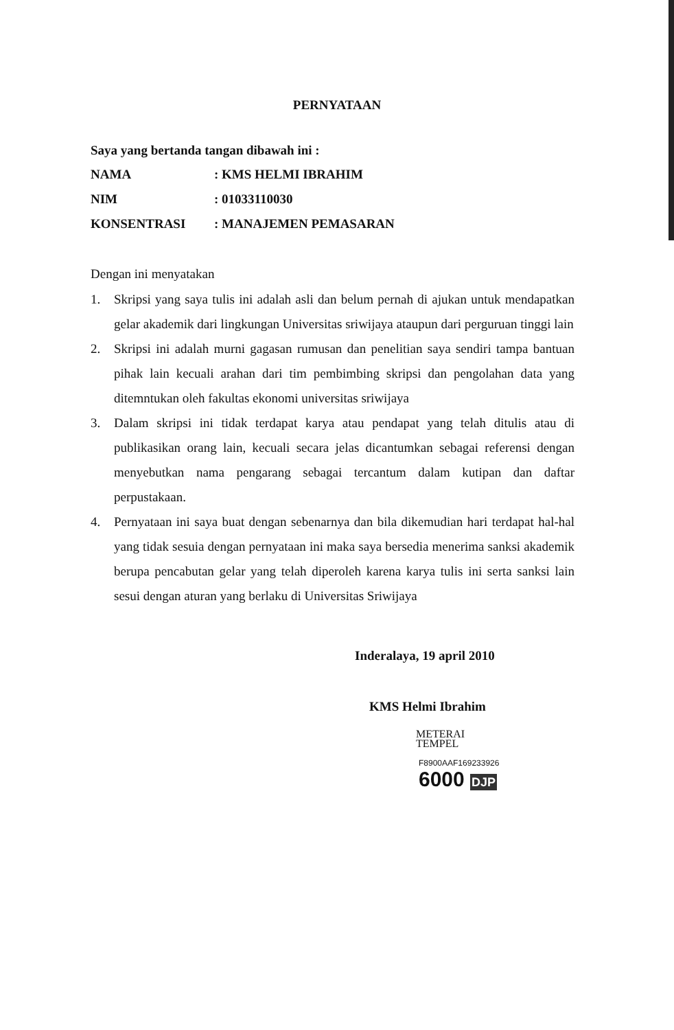PERNYATAAN
Saya yang bertanda tangan dibawah ini :
| NAMA | : KMS HELMI IBRAHIM |
| NIM | : 01033110030 |
| KONSENTRASI | : MANAJEMEN PEMASARAN |
Dengan ini menyatakan
1. Skripsi yang saya tulis ini adalah asli dan belum pernah di ajukan untuk mendapatkan gelar akademik dari lingkungan Universitas sriwijaya ataupun dari perguruan tinggi lain
2. Skripsi ini adalah murni gagasan rumusan dan penelitian saya sendiri tampa bantuan pihak lain kecuali arahan dari tim pembimbing skripsi dan pengolahan data yang ditemntukan oleh fakultas ekonomi universitas sriwijaya
3. Dalam skripsi ini tidak terdapat karya atau pendapat yang telah ditulis atau di publikasikan orang lain, kecuali secara jelas dicantumkan sebagai referensi dengan menyebutkan nama pengarang sebagai tercantum dalam kutipan dan daftar perpustakaan.
4. Pernyataan ini saya buat dengan sebenarnya dan bila dikemudian hari terdapat hal-hal yang tidak sesuia dengan pernyataan ini maka saya bersedia menerima sanksi akademik berupa pencabutan gelar yang telah diperoleh karena karya tulis ini serta sanksi lain sesui dengan aturan yang berlaku di Universitas Sriwijaya
Inderalaya, 19 april 2010
KMS Helmi Ibrahim
METERAI
TEMPEL
F8900AAF169233926
6000 DJP